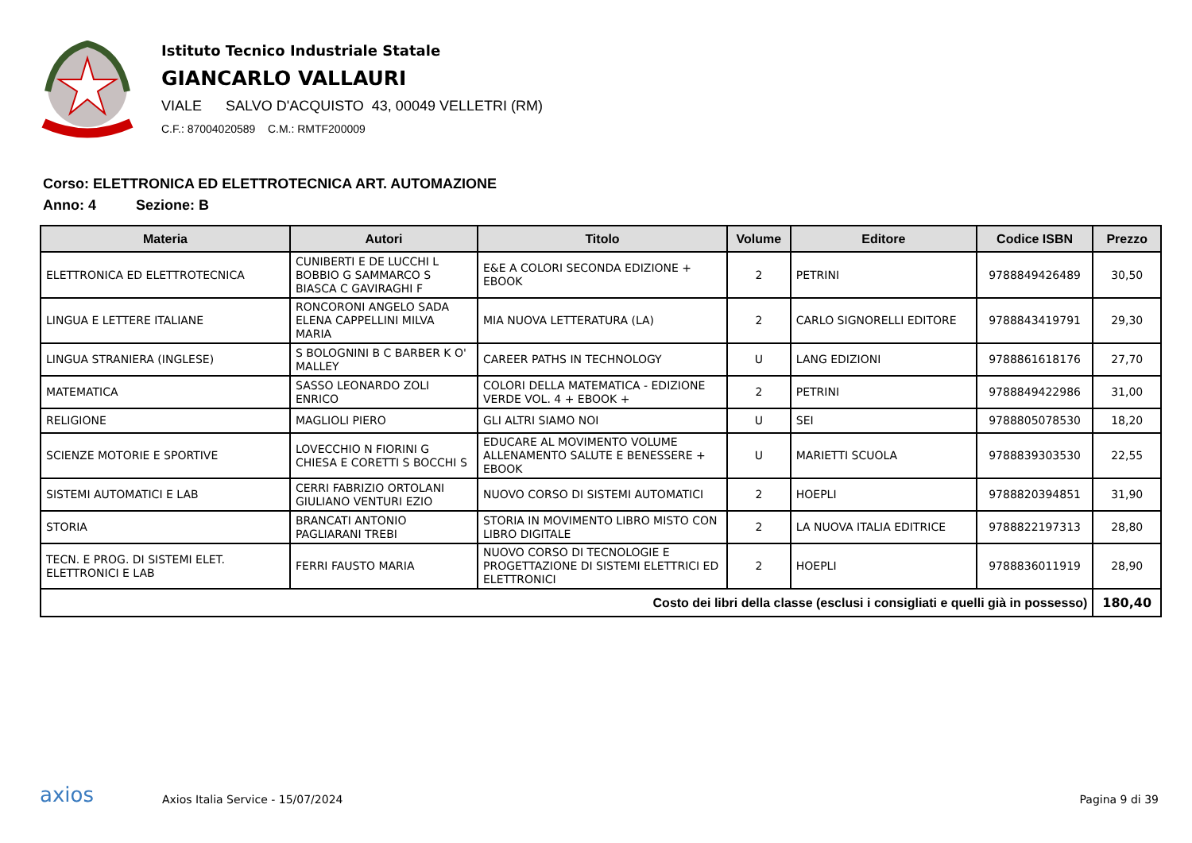Istituto Tecnico Industriale Statale
GIANCARLO VALLAURI
VIALE SALVO D'ACQUISTO 43, 00049 VELLETRI (RM)
C.F.: 87004020589 C.M.: RMTF200009
Corso: ELETTRONICA ED ELETTROTECNICA ART. AUTOMAZIONE
Anno: 4 Sezione: B
| Materia | Autori | Titolo | Volume | Editore | Codice ISBN | Prezzo |
| --- | --- | --- | --- | --- | --- | --- |
| ELETTRONICA ED ELETTROTECNICA | CUNIBERTI E DE LUCCHI L BOBBIO G SAMMARCO S BIASCA C GAVIRAGHI F | E&E A COLORI SECONDA EDIZIONE + EBOOK | 2 | PETRINI | 9788849426489 | 30,50 |
| LINGUA E LETTERE ITALIANE | RONCORONI ANGELO SADA ELENA CAPPELLINI MILVA MARIA | MIA NUOVA LETTERATURA (LA) | 2 | CARLO SIGNORELLI EDITORE | 9788843419791 | 29,30 |
| LINGUA STRANIERA (INGLESE) | S BOLOGNINI B C BARBER K O' MALLEY | CAREER PATHS IN TECHNOLOGY | U | LANG EDIZIONI | 9788861618176 | 27,70 |
| MATEMATICA | SASSO LEONARDO ZOLI ENRICO | COLORI DELLA MATEMATICA - EDIZIONE VERDE VOL. 4 + EBOOK + | 2 | PETRINI | 9788849422986 | 31,00 |
| RELIGIONE | MAGLIOLI PIERO | GLI ALTRI SIAMO NOI | U | SEI | 9788805078530 | 18,20 |
| SCIENZE MOTORIE E SPORTIVE | LOVECCHIO N FIORINI G CHIESA E CORETTI S BOCCHI S | EDUCARE AL MOVIMENTO VOLUME ALLENAMENTO SALUTE E BENESSERE + EBOOK | U | MARIETTI SCUOLA | 9788839303530 | 22,55 |
| SISTEMI AUTOMATICI E LAB | CERRI FABRIZIO ORTOLANI GIULIANO VENTURI EZIO | NUOVO CORSO DI SISTEMI AUTOMATICI | 2 | HOEPLI | 9788820394851 | 31,90 |
| STORIA | BRANCATI ANTONIO PAGLIARANI TREBI | STORIA IN MOVIMENTO LIBRO MISTO CON LIBRO DIGITALE | 2 | LA NUOVA ITALIA EDITRICE | 9788822197313 | 28,80 |
| TECN. E PROG. DI SISTEMI ELET. ELETTRONICI E LAB | FERRI FAUSTO MARIA | NUOVO CORSO DI TECNOLOGIE E PROGETTAZIONE DI SISTEMI ELETTRICI ED ELETTRONICI | 2 | HOEPLI | 9788836011919 | 28,90 |
| Costo dei libri della classe (esclusi i consigliati e quelli già in possesso) | | | | | | 180,40 |
axios
Axios Italia Service - 15/07/2024
Pagina 9 di 39